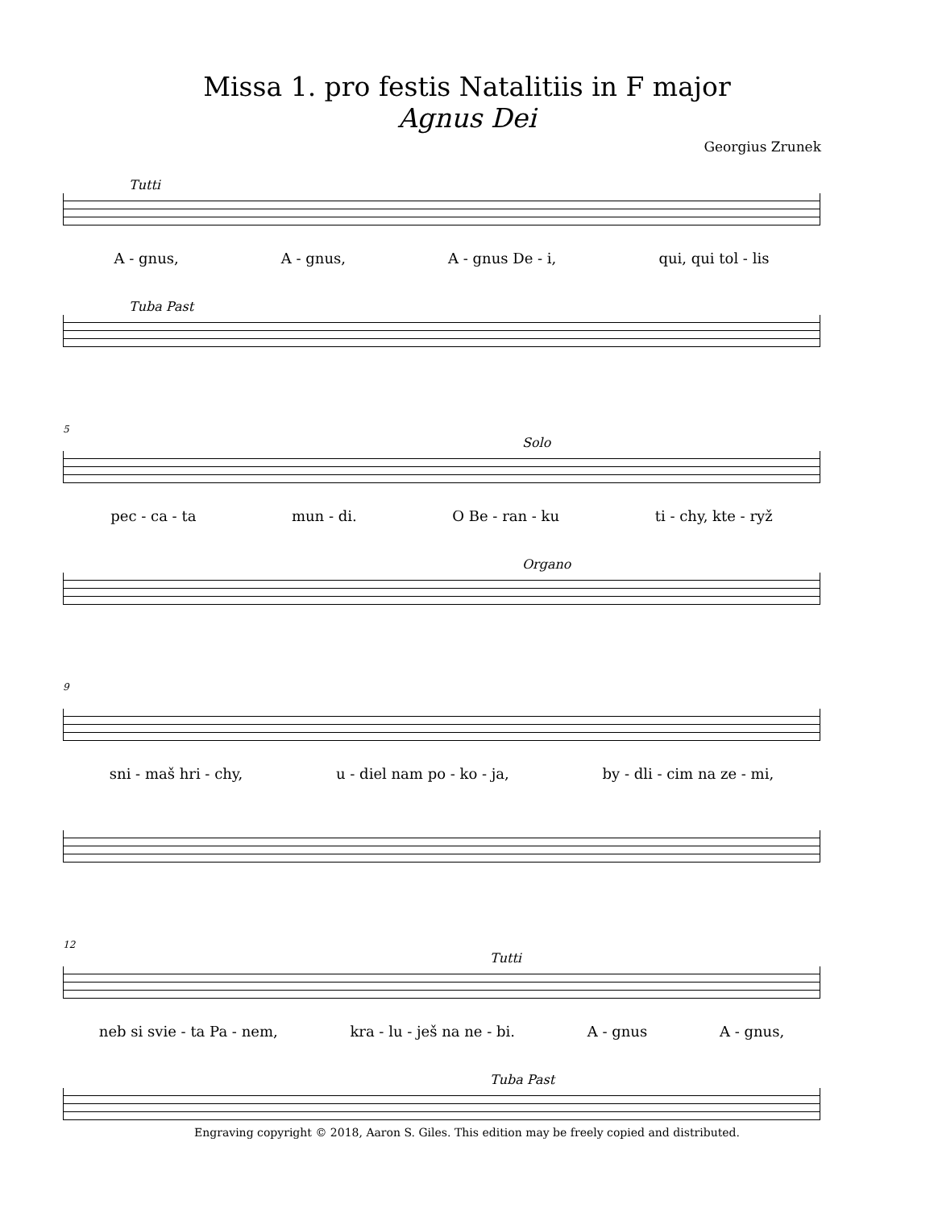Missa 1. pro festis Natalitiis in F major
Agnus Dei
Georgius Zrunek
Tutti
A - gnus, A - gnus, A - gnus De - i, qui, qui tol - lis
Tuba Past
5
Solo
pec - ca - ta mun - di. O Be - ran - ku ti - chy, kte - ryž
Organo
9
sni - maš hri - chy, u - diel nam po - ko - ja, by - dli - cim na ze - mi,
12
Tutti
neb si svie - ta Pa - nem, kra - lu - ješ na ne - bi. A - gnus A - gnus,
Tuba Past
Engraving copyright © 2018, Aaron S. Giles. This edition may be freely copied and distributed.